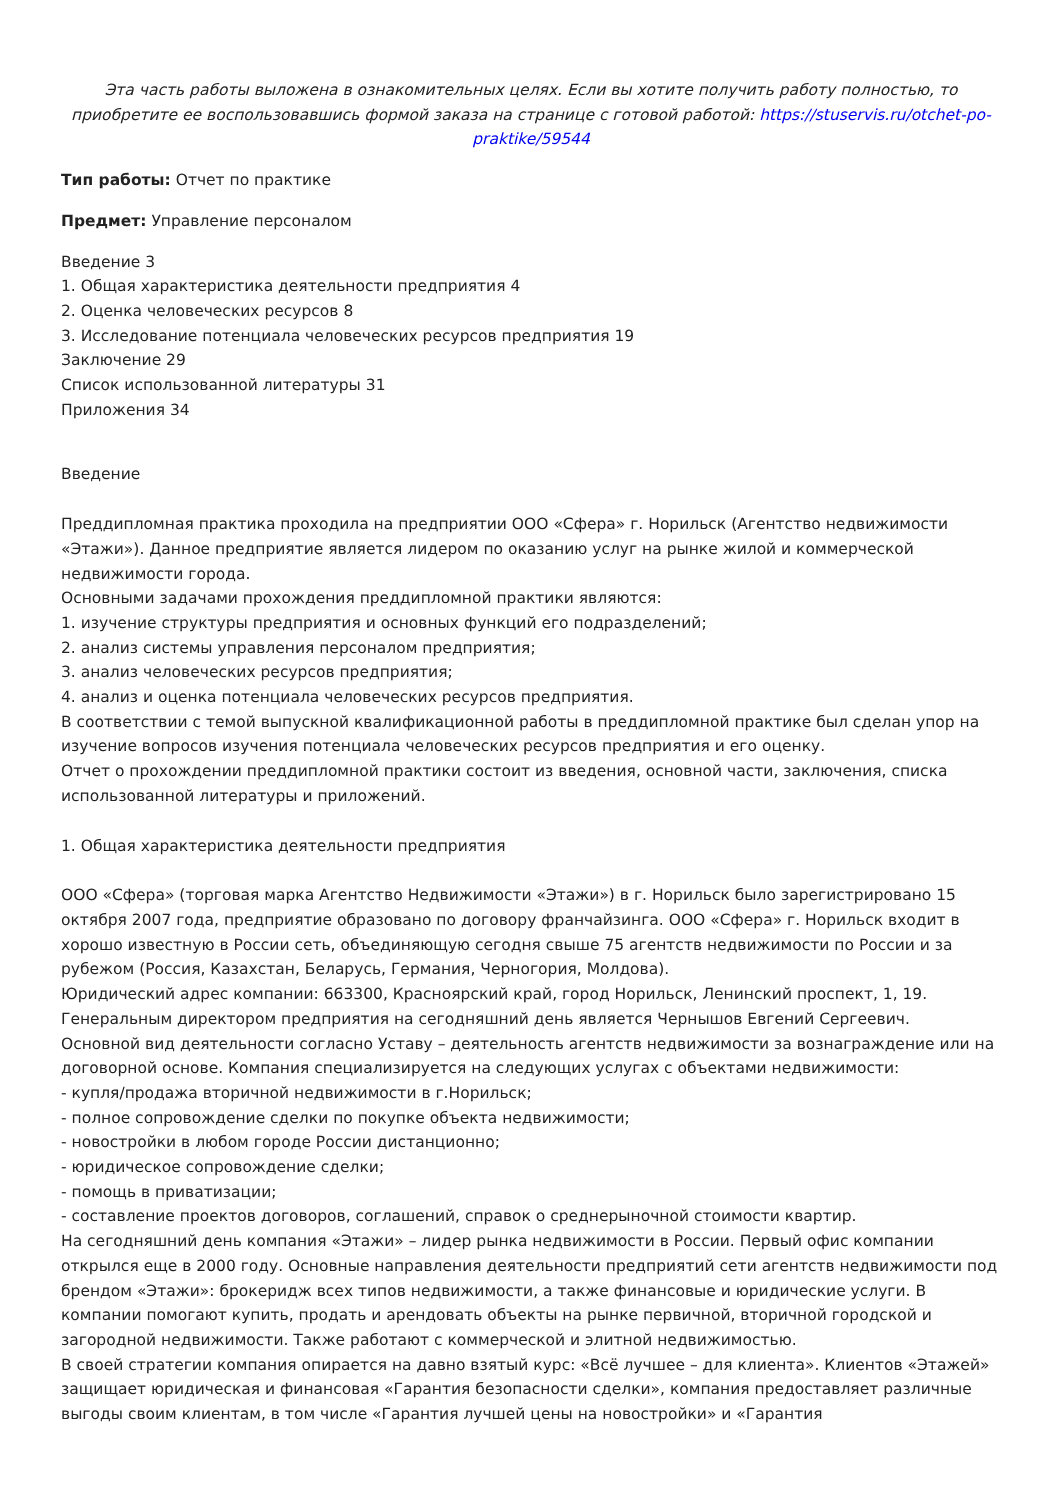Эта часть работы выложена в ознакомительных целях. Если вы хотите получить работу полностью, то приобретите ее воспользовавшись формой заказа на странице с готовой работой: https://stuservis.ru/otchet-po-praktike/59544
Тип работы: Отчет по практике
Предмет: Управление персоналом
Введение 3
1. Общая характеристика деятельности предприятия 4
2. Оценка человеческих ресурсов 8
3. Исследование потенциала человеческих ресурсов предприятия 19
Заключение 29
Список использованной литературы 31
Приложения 34
Введение
Преддипломная практика проходила на предприятии ООО «Сфера» г. Норильск (Агентство недвижимости «Этажи»). Данное предприятие является лидером по оказанию услуг на рынке жилой и коммерческой недвижимости города.
Основными задачами прохождения преддипломной практики являются:
1. изучение структуры предприятия и основных функций его подразделений;
2. анализ системы управления персоналом предприятия;
3. анализ человеческих ресурсов предприятия;
4. анализ и оценка потенциала человеческих ресурсов предприятия.
В соответствии с темой выпускной квалификационной работы в преддипломной практике был сделан упор на изучение вопросов изучения потенциала человеческих ресурсов предприятия и его оценку.
Отчет о прохождении преддипломной практики состоит из введения, основной части, заключения, списка использованной литературы и приложений.
1. Общая характеристика деятельности предприятия
ООО «Сфера» (торговая марка Агентство Недвижимости «Этажи») в г. Норильск было зарегистрировано 15 октября 2007 года, предприятие образовано по договору франчайзинга. ООО «Сфера» г. Норильск входит в хорошо известную в России сеть, объединяющую сегодня свыше 75 агентств недвижимости по России и за рубежом (Россия, Казахстан, Беларусь, Германия, Черногория, Молдова).
Юридический адрес компании: 663300, Красноярский край, город Норильск, Ленинский проспект, 1, 19.
Генеральным директором предприятия на сегодняшний день является Чернышов Евгений Сергеевич.
Основной вид деятельности согласно Уставу – деятельность агентств недвижимости за вознаграждение или на договорной основе. Компания специализируется на следующих услугах с объектами недвижимости:
- купля/продажа вторичной недвижимости в г.Норильск;
- полное сопровождение сделки по покупке объекта недвижимости;
- новостройки в любом городе России дистанционно;
- юридическое сопровождение сделки;
- помощь в приватизации;
- составление проектов договоров, соглашений, справок о среднерыночной стоимости квартир.
На сегодняшний день компания «Этажи» – лидер рынка недвижимости в России. Первый офис компании открылся еще в 2000 году. Основные направления деятельности предприятий сети агентств недвижимости под брендом «Этажи»: брокеридж всех типов недвижимости, а также финансовые и юридические услуги. В компании помогают купить, продать и арендовать объекты на рынке первичной, вторичной городской и загородной недвижимости. Также работают с коммерческой и элитной недвижимостью.
В своей стратегии компания опирается на давно взятый курс: «Всё лучшее – для клиента». Клиентов «Этажей» защищает юридическая и финансовая «Гарантия безопасности сделки», компания предоставляет различные выгоды своим клиентам, в том числе «Гарантия лучшей цены на новостройки» и «Гарантия